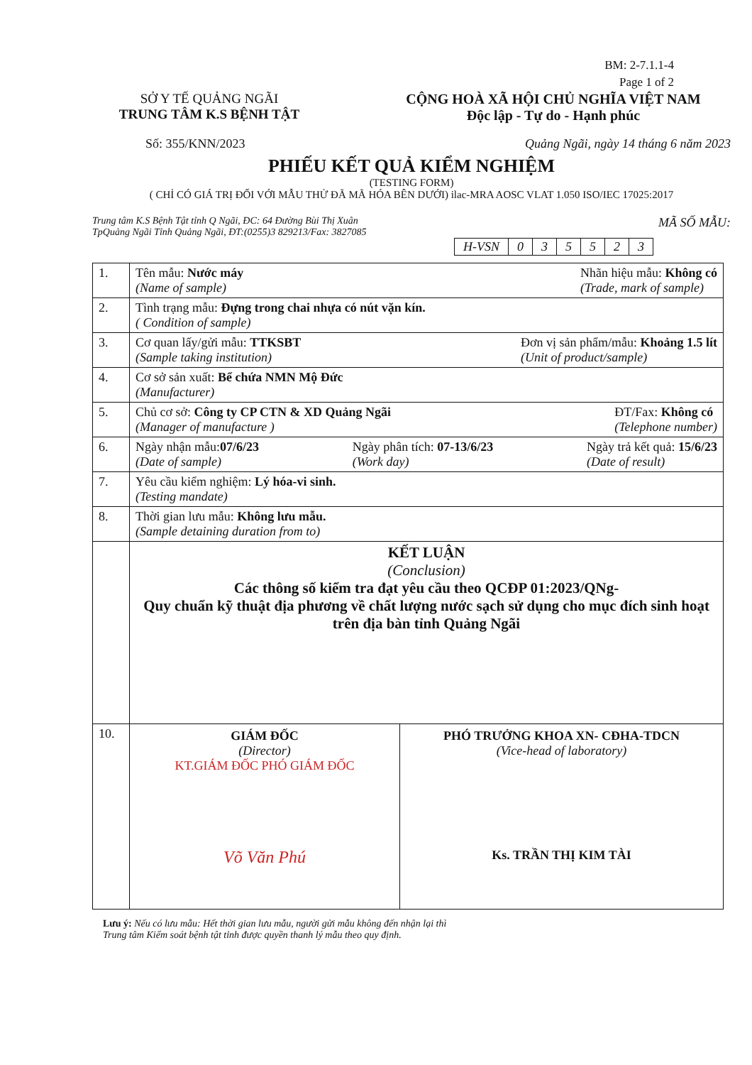BM: 2-7.1.1-4
Page 1 of 2
SỞ Y TẾ QUẢNG NGÃI
TRUNG TÂM K.S BỆNH TẬT
CỘNG HOÀ XÃ HỘI CHỦ NGHĨA VIỆT NAM
Độc lập - Tự do - Hạnh phúc
Số: 355/KNN/2023 Quảng Ngãi, ngày 14 tháng 6 năm 2023
PHIẾU KẾT QUẢ KIỂM NGHIỆM
(TESTING FORM)
( CHỈ CÓ GIÁ TRỊ ĐỐI VỚI MẪU THỬ ĐÃ MÃ HÓA BÊN DƯỚI) ilac-MRA AOSC VLAT 1.050 ISO/IEC 17025:2017
Trung tâm K.S Bệnh Tật tỉnh Q Ngãi, ĐC: 64 Đường Bùi Thị Xuân
TpQuảng Ngãi Tỉnh Quảng Ngãi, ĐT:(0255)3 829213/Fax: 3827085 MÃ SỐ MẪU:
| H-VSN | 0 | 3 | 5 | 5 | 2 | 3 |
| 1. | Tên mẫu: Nước máy (Name of sample) Nhãn hiệu mẫu: Không có (Trade, mark of sample) |
| 2. | Tình trạng mẫu: Đựng trong chai nhựa có nút vặn kín. ( Condition of sample) |
| 3. | Cơ quan lấy/gửi mẫu: TTKSBT (Sample taking institution) Đơn vị sản phẩm/mẫu: Khoảng 1.5 lít (Unit of product/sample) |
| 4. | Cơ sở sản xuất: Bể chứa NMN Mộ Đức (Manufacturer) |
| 5. | Chủ cơ sở: Công ty CP CTN & XD Quảng Ngãi (Manager of manufacture ) ĐT/Fax: Không có (Telephone number) |
| 6. | Ngày nhận mẫu: 07/6/23 (Date of sample) Ngày phân tích: 07-13/6/23 (Work day) Ngày trả kết quả: 15/6/23 (Date of result) |
| 7. | Yêu cầu kiểm nghiệm: Lý hóa-vi sinh. (Testing mandate) |
| 8. | Thời gian lưu mẫu: Không lưu mẫu. (Sample detaining duration from to) |
| | KẾT LUẬN (Conclusion) Các thông số kiểm tra đạt yêu cầu theo QCĐP 01:2023/QNg- Quy chuẩn kỹ thuật địa phương về chất lượng nước sạch sử dụng cho mục đích sinh hoạt trên địa bàn tỉnh Quảng Ngãi |
| 10. | GIÁM ĐỐC (Director) KT.GIÁM ĐỐC PHÓ GIÁM ĐỐC Võ Văn Phú PHÓ TRƯỞNG KHOA XN- CĐHA-TDCN (Vice-head of laboratory) Ks. TRẦN THỊ KIM TÀI |
Lưu ý: Nếu có lưu mẫu: Hết thời gian lưu mẫu, người gửi mẫu không đến nhận lại thì
Trung tâm Kiểm soát bệnh tật tỉnh được quyền thanh lý mẫu theo quy định.